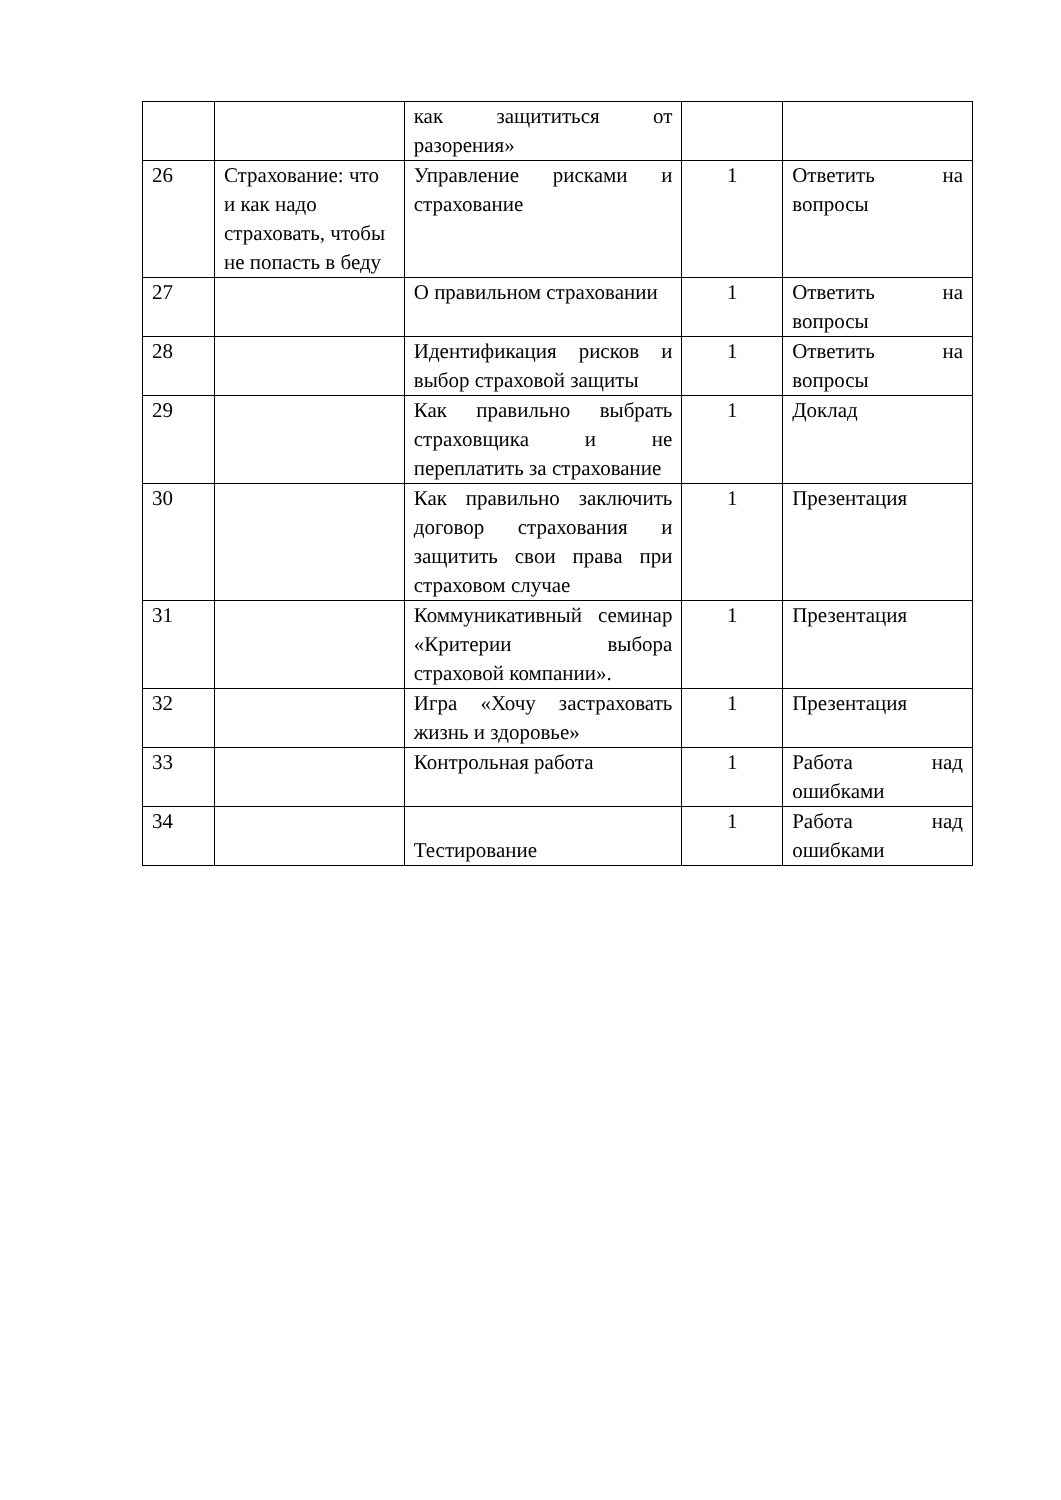| | | как защититься от разорения» | | |
| 26 | Страхование: что и как надо страховать, чтобы не попасть в беду | Управление рисками и страхование | 1 | Ответить на вопросы |
| 27 | | О правильном страховании | 1 | Ответить на вопросы |
| 28 | | Идентификация рисков и выбор страховой защиты | 1 | Ответить на вопросы |
| 29 | | Как правильно выбрать страховщика и не переплатить за страхование | 1 | Доклад |
| 30 | | Как правильно заключить договор страхования и защитить свои права при страховом случае | 1 | Презентация |
| 31 | | Коммуникативный семинар «Критерии выбора страховой компании». | 1 | Презентация |
| 32 | | Игра «Хочу застраховать жизнь и здоровье» | 1 | Презентация |
| 33 | | Контрольная работа | 1 | Работа над ошибками |
| 34 | | Тестирование | 1 | Работа над ошибками |